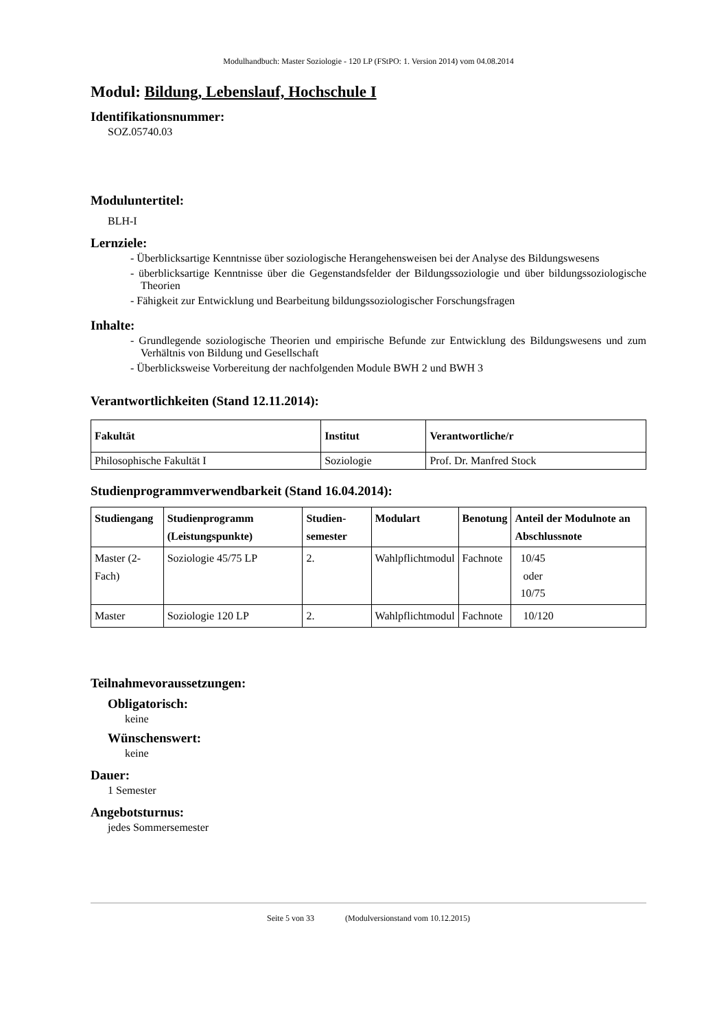Modulhandbuch: Master Soziologie - 120 LP (FStPO: 1. Version 2014) vom 04.08.2014
Modul: Bildung, Lebenslauf, Hochschule I
Identifikationsnummer:
SOZ.05740.03
Moduluntertitel:
BLH-I
Lernziele:
- Überblicksartige Kenntnisse über soziologische Herangehensweisen bei der Analyse des Bildungswesens
- überblicksartige Kenntnisse über die Gegenstandsfelder der Bildungssoziologie und über bildungssoziologische Theorien
- Fähigkeit zur Entwicklung und Bearbeitung bildungssoziologischer Forschungsfragen
Inhalte:
- Grundlegende soziologische Theorien und empirische Befunde zur Entwicklung des Bildungswesens und zum Verhältnis von Bildung und Gesellschaft
- Überblicksweise Vorbereitung der nachfolgenden Module BWH 2 und BWH 3
Verantwortlichkeiten (Stand 12.11.2014):
| Fakultät | Institut | Verantwortliche/r |
| --- | --- | --- |
| Philosophische Fakultät I | Soziologie | Prof. Dr. Manfred Stock |
Studienprogrammverwendbarkeit (Stand 16.04.2014):
| Studiengang | Studienprogramm (Leistungspunkte) | Studien-semester | Modulart | Benotung | Anteil der Modulnote an Abschlussnote |
| --- | --- | --- | --- | --- | --- |
| Master (2-Fach) | Soziologie 45/75 LP | 2. | Wahlpflichtmodul | Fachnote | 10/45 oder 10/75 |
| Master | Soziologie 120 LP | 2. | Wahlpflichtmodul | Fachnote | 10/120 |
Teilnahmevoraussetzungen:
Obligatorisch:
keine
Wünschenswert:
keine
Dauer:
1 Semester
Angebotsturnus:
jedes Sommersemester
Seite 5 von 33 (Modulversionstand vom 10.12.2015)